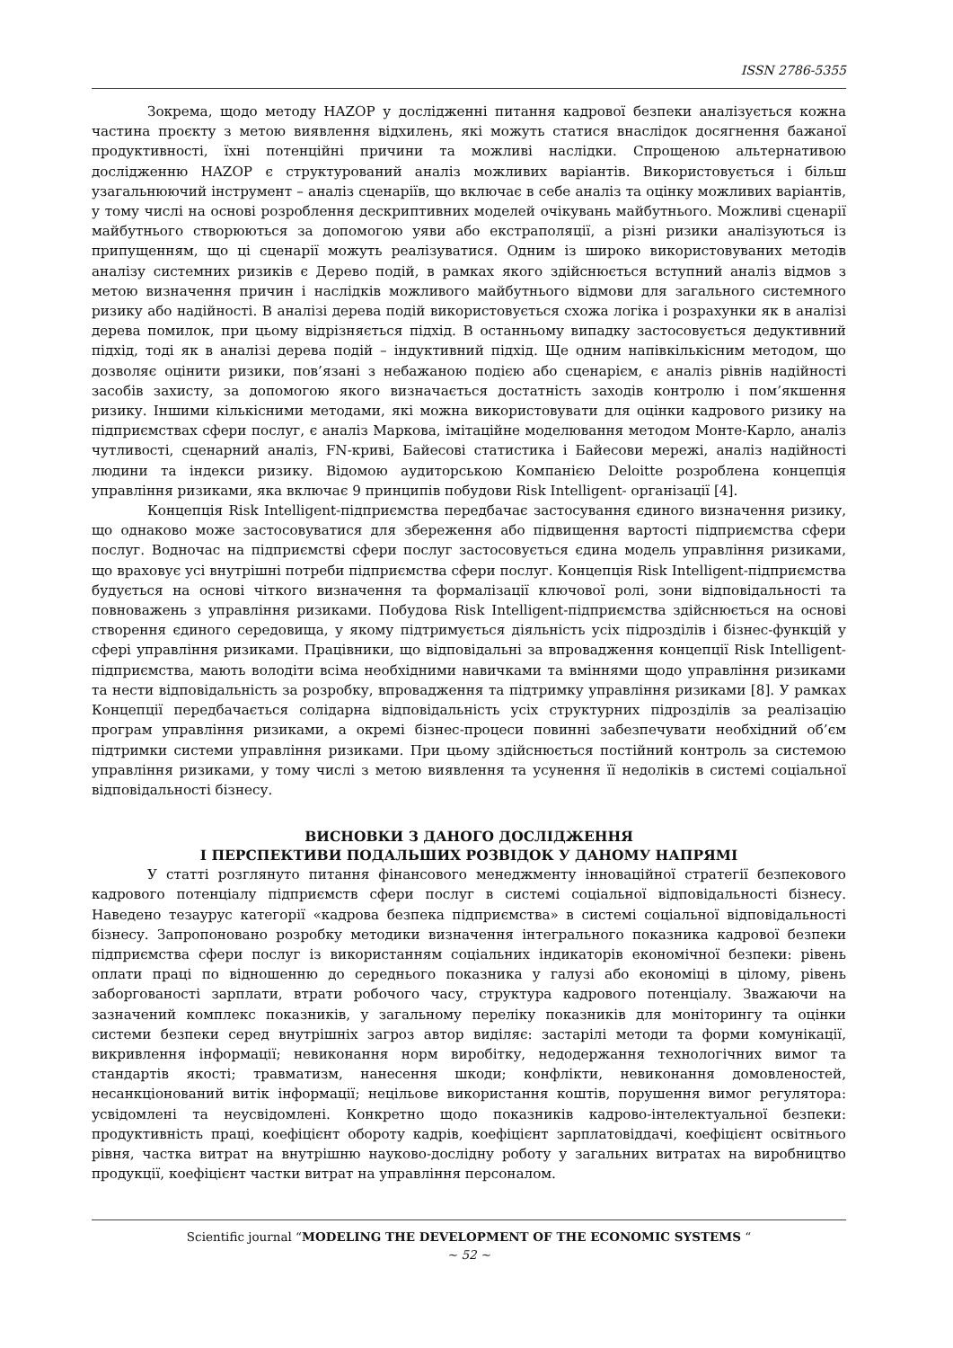ISSN 2786-5355
Зокрема, щодо методу HAZOP у дослідженні питання кадрової безпеки аналізується кожна частина проєкту з метою виявлення відхилень, які можуть статися внаслідок досягнення бажаної продуктивності, їхні потенційні причини та можливі наслідки. Спрощеною альтернативою дослідженню HAZOP є структурований аналіз можливих варіантів. Використовується і більш узагальнюючий інструмент – аналіз сценаріїв, що включає в себе аналіз та оцінку можливих варіантів, у тому числі на основі розроблення дескриптивних моделей очікувань майбутнього. Можливі сценарії майбутнього створюються за допомогою уяви або екстраполяції, а різні ризики аналізуються із припущенням, що ці сценарії можуть реалізуватися. Одним із широко використовуваних методів аналізу системних ризиків є Дерево подій, в рамках якого здійснюється вступний аналіз відмов з метою визначення причин і наслідків можливого майбутнього відмови для загального системного ризику або надійності. В аналізі дерева подій використовується схожа логіка і розрахунки як в аналізі дерева помилок, при цьому відрізняється підхід. В останньому випадку застосовується дедуктивний підхід, тоді як в аналізі дерева подій – індуктивний підхід. Ще одним напівкількісним методом, що дозволяє оцінити ризики, пов’язані з небажаною подією або сценарієм, є аналіз рівнів надійності засобів захисту, за допомогою якого визначається достатність заходів контролю і пом’якшення ризику. Іншими кількісними методами, які можна використовувати для оцінки кадрового ризику на підприємствах сфери послуг, є аналіз Маркова, імітаційне моделювання методом Монте-Карло, аналіз чутливості, сценарний аналіз, FN-криві, Байесові статистика і Байесови мережі, аналіз надійності людини та індекси ризику. Відомою аудиторською Компанією Deloitte розроблена концепція управління ризиками, яка включає 9 принципів побудови Risk Intelligent- організації [4].
Концепція Risk Intelligent-підприємства передбачає застосування єдиного визначення ризику, що однаково може застосовуватися для збереження або підвищення вартості підприємства сфери послуг. Водночас на підприємстві сфери послуг застосовується єдина модель управління ризиками, що враховує усі внутрішні потреби підприємства сфери послуг. Концепція Risk Intelligent-підприємства будується на основі чіткого визначення та формалізації ключової ролі, зони відповідальності та повноважень з управління ризиками. Побудова Risk Intelligent-підприємства здійснюється на основі створення єдиного середовища, у якому підтримується діяльність усіх підрозділів і бізнес-функцій у сфері управління ризиками. Працівники, що відповідальні за впровадження концепції Risk Intelligent-підприємства, мають володіти всіма необхідними навичками та вміннями щодо управління ризиками та нести відповідальність за розробку, впровадження та підтримку управління ризиками [8]. У рамках Концепції передбачається солідарна відповідальність усіх структурних підрозділів за реалізацію програм управління ризиками, а окремі бізнес-процеси повинні забезпечувати необхідний об’єм підтримки системи управління ризиками. При цьому здійснюється постійний контроль за системою управління ризиками, у тому числі з метою виявлення та усунення її недоліків в системі соціальної відповідальності бізнесу.
ВИСНОВКИ З ДАНОГО ДОСЛІДЖЕННЯ
І ПЕРСПЕКТИВИ ПОДАЛЬШИХ РОЗВІДОК У ДАНОМУ НАПРЯМІ
У статті розглянуто питання фінансового менеджменту інноваційної стратегії безпекового кадрового потенціалу підприємств сфери послуг в системі соціальної відповідальності бізнесу. Наведено тезаурус категорії «кадрова безпека підприємства» в системі соціальної відповідальності бізнесу. Запропоновано розробку методики визначення інтегрального показника кадрової безпеки підприємства сфери послуг із використанням соціальних індикаторів економічної безпеки: рівень оплати праці по відношенню до середнього показника у галузі або економіці в цілому, рівень заборгованості зарплати, втрати робочого часу, структура кадрового потенціалу. Зважаючи на зазначений комплекс показників, у загальному переліку показників для моніторингу та оцінки системи безпеки серед внутрішніх загроз автор виділяє: застарілі методи та форми комунікації, викривлення інформації; невиконання норм виробітку, недодержання технологічних вимог та стандартів якості; травматизм, нанесення шкоди; конфлікти, невиконання домовленостей, несанкціонований витік інформації; нецільове використання коштів, порушення вимог регулятора: усвідомлені та неусвідомлені. Конкретно щодо показників кадрово-інтелектуальної безпеки: продуктивність праці, коефіцієнт обороту кадрів, коефіцієнт зарплатовіддачі, коефіцієнт освітнього рівня, частка витрат на внутрішню науково-дослідну роботу у загальних витратах на виробництво продукції, коефіцієнт частки витрат на управління персоналом.
Scientific journal “MODELING THE DEVELOPMENT OF THE ECONOMIC SYSTEMS “
~ 52 ~